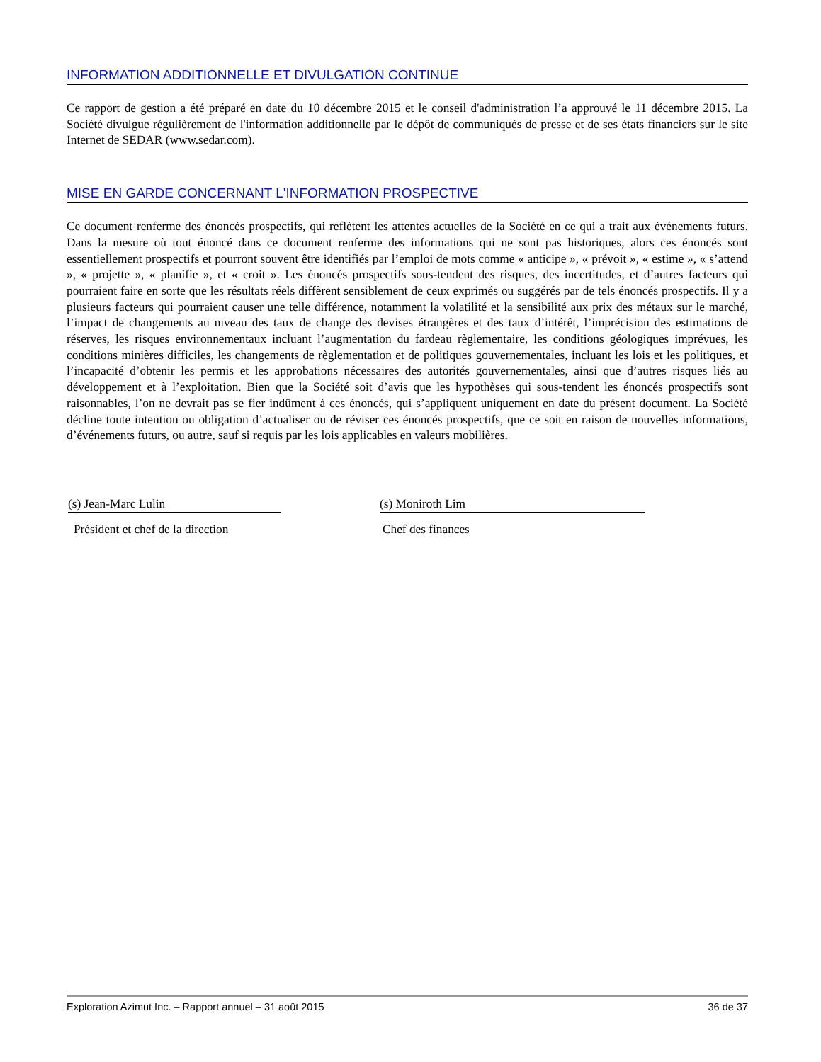INFORMATION ADDITIONNELLE ET DIVULGATION CONTINUE
Ce rapport de gestion a été préparé en date du 10 décembre 2015 et le conseil d'administration l’a approuvé le 11 décembre 2015. La Société divulgue régulièrement de l'information additionnelle par le dépôt de communiqués de presse et de ses états financiers sur le site Internet de SEDAR (www.sedar.com).
MISE EN GARDE CONCERNANT L'INFORMATION PROSPECTIVE
Ce document renferme des énoncés prospectifs, qui reflètent les attentes actuelles de la Société en ce qui a trait aux événements futurs. Dans la mesure où tout énoncé dans ce document renferme des informations qui ne sont pas historiques, alors ces énoncés sont essentiellement prospectifs et pourront souvent être identifiés par l’emploi de mots comme « anticipe », « prévoit », « estime », « s’attend », « projette », « planifie », et « croit ». Les énoncés prospectifs sous-tendent des risques, des incertitudes, et d’autres facteurs qui pourraient faire en sorte que les résultats réels diffèrent sensiblement de ceux exprimés ou suggérés par de tels énoncés prospectifs. Il y a plusieurs facteurs qui pourraient causer une telle différence, notamment la volatilité et la sensibilité aux prix des métaux sur le marché, l’impact de changements au niveau des taux de change des devises étrangères et des taux d’intérêt, l’imprécision des estimations de réserves, les risques environnementaux incluant l’augmentation du fardeau règlementaire, les conditions géologiques imprévues, les conditions minières difficiles, les changements de règlementation et de politiques gouvernementales, incluant les lois et les politiques, et l’incapacité d’obtenir les permis et les approbations nécessaires des autorités gouvernementales, ainsi que d’autres risques liés au développement et à l’exploitation. Bien que la Société soit d’avis que les hypothèses qui sous-tendent les énoncés prospectifs sont raisonnables, l’on ne devrait pas se fier indûment à ces énoncés, qui s’appliquent uniquement en date du présent document. La Société décline toute intention ou obligation d’actualiser ou de réviser ces énoncés prospectifs, que ce soit en raison de nouvelles informations, d’événements futurs, ou autre, sauf si requis par les lois applicables en valeurs mobilières.
(s) Jean-Marc Lulin
Président et chef de la direction
(s) Moniroth Lim
Chef des finances
Exploration Azimut Inc. – Rapport annuel – 31 août 2015 36 de 37